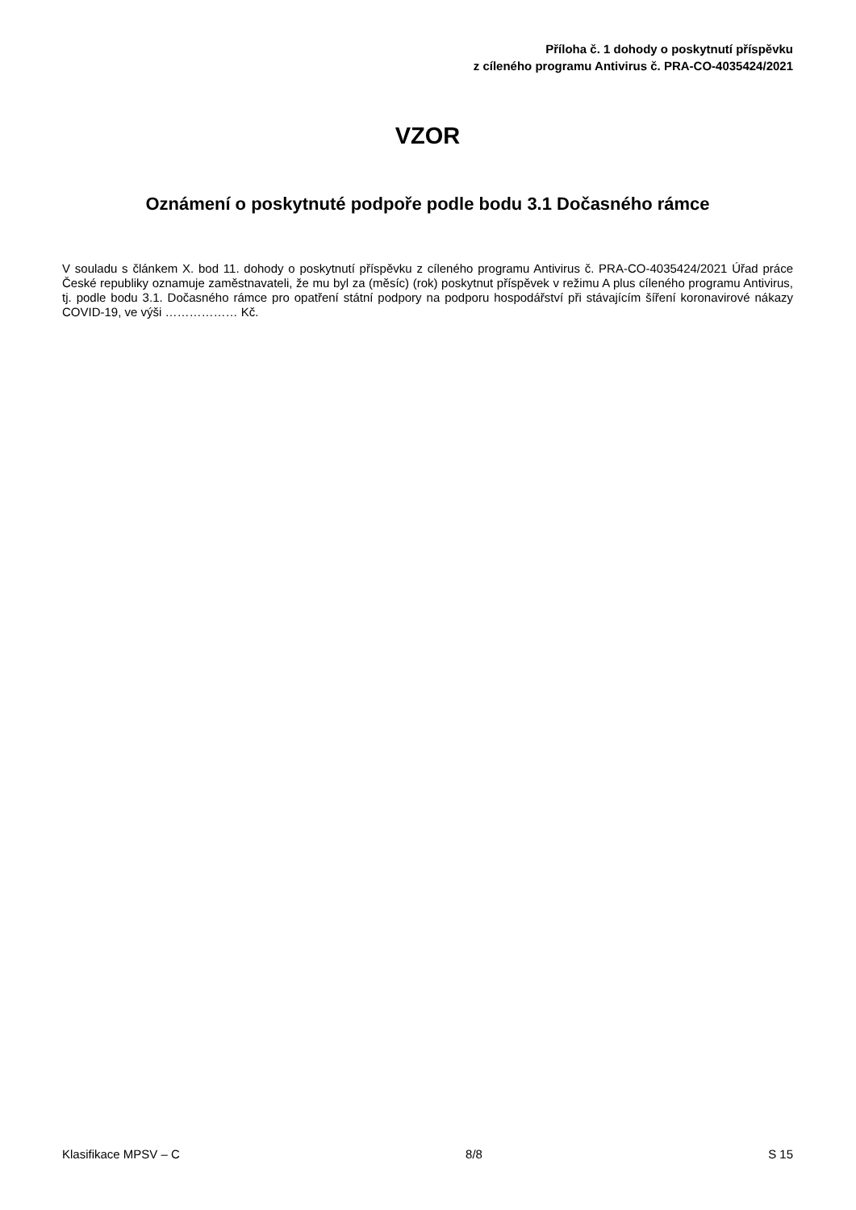Příloha č. 1 dohody o poskytnutí příspěvku
z cíleného programu Antivirus č. PRA-CO-4035424/2021
VZOR
Oznámení o poskytnuté podpoře podle bodu 3.1 Dočasného rámce
V souladu s článkem X. bod 11. dohody o poskytnutí příspěvku z cíleného programu Antivirus č. PRA-CO-4035424/2021 Úřad práce České republiky oznamuje zaměstnavateli, že mu byl za (měsíc) (rok) poskytnut příspěvek v režimu A plus cíleného programu Antivirus, tj. podle bodu 3.1. Dočasného rámce pro opatření státní podpory na podporu hospodářství při stávajícím šíření koronavirové nákazy COVID-19, ve výši ……………… Kč.
Klasifikace MPSV – C 8/8 S 15